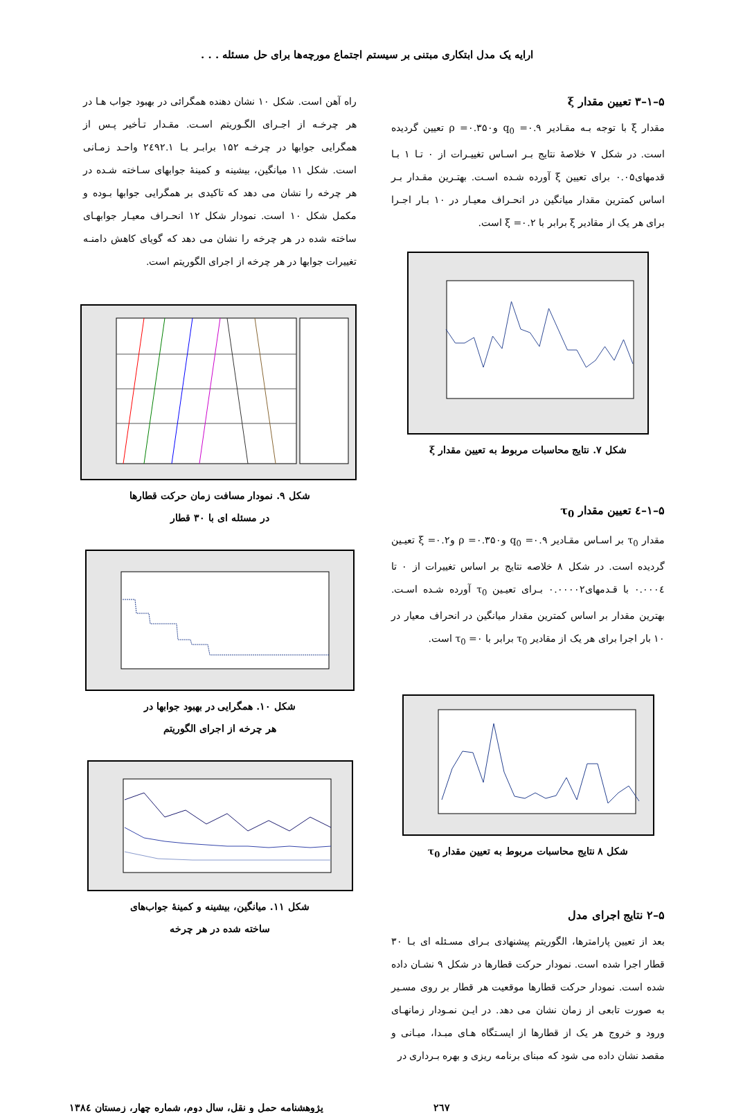ارایه یک مدل ابتکاری مبتنی بر سیستم اجتماع مورچه‌ها برای حل مسئله . . .
۵–۱–۳ تعیین مقدار ξ
مقدار ξ با توجه بـه مقـادیر q<sub>0</sub> =۰.۹ و۰.۳۵۰= ρ تعیین گردیده است. در شکل ۷ خلاصهٔ نتایج بـر اسـاس تغییـرات از ۰ تـا ۱ بـا قدمهای۰.۰۵ برای تعیین ξ آورده شـده اسـت. بهتـرین مقـدار بـر اساس کمترین مقدار میانگین در انحـراف معیـار در ۱۰ بـار اجـرا برای هر یک از مقادیر ξ برابر با ۰.۲= ξ است.
شکل ۷. نتایج محاسبات مربوط به تعیین مقدار ξ
۵–۱–٤ تعیین مقدار τ<sub>0</sub>
مقدار τ<sub>0</sub> بر اسـاس مقـادیر q<sub>0</sub> =۰.۹ و۰.۳۵۰= ρ و۰.۲= ξ تعیـین گردیده است. در شکل ۸ خلاصه نتایج بر اساس تغییرات از ۰ تا ۰.۰۰۰٤ با قـدمهای۰.۰۰۰۰۲ بـرای تعیـین τ<sub>0</sub> آورده شـده اسـت. بهترین مقدار بر اساس کمترین مقدار میانگین در انحراف معیار در ۱۰ بار اجرا برای هر یک از مقادیر τ<sub>0</sub> برابر با ۰= τ<sub>0</sub> است.
شکل ۸ نتایج محاسبات مربوط به تعیین مقدار τ<sub>0</sub>
۵–۲ نتایج اجرای مدل
بعد از تعیین پارامترها، الگوریتم پیشنهادی بـرای مسـئله ای بـا ۳۰ قطار اجرا شده است. نمودار حرکت قطارها در شکل ۹ نشـان داده شده است. نمودار حرکت قطارها موقعیت هر قطار بر روی مسـیر به صورت تابعی از زمان نشان می دهد. در ایـن نمـودار زمانهـای ورود و خروج هر یک از قطارها از ایسـتگاه هـای مبـدا، میـانی و مقصد نشان داده می شود که مبنای برنامه ریزی و بهره بـرداری در
راه آهن است. شکل ۱۰ نشان دهنده همگرائی در بهبود جواب هـا در هر چرخـه از اجـرای الگـوریتم اسـت. مقـدار تـأخیر پـس از همگرایی جوابها در چرخـه ۱۵۲ برابـر بـا ۲٤۹۲.۱ واحـد زمـانی است. شکل ۱۱ میانگین، بیشینه و کمینهٔ جوابهای سـاخته شـده در هر چرخه را نشان می دهد که تاکیدی بر همگرایی جوابها بـوده و مکمل شکل ۱۰ است. نمودار شکل ۱۲ انحـراف معیـار جوابهـای ساخته شده در هر چرخه را نشان می دهد که گویای کاهش دامنـه تغییرات جوابها در هر چرخه از اجرای الگوریتم است.
شکل ۹. نمودار مسافت زمان حرکت قطارها
در مسئله ای با ۳۰ قطار
شکل ۱۰. همگرایی در بهبود جوابها در
هر چرخه از اجرای الگوریتم
شکل ۱۱. میانگین، بیشینه و کمینهٔ جواب‌های
ساخته شده در هر چرخه
۲٦۷ پژوهشنامه حمل و نقل، سال دوم، شماره چهار، زمستان ۱۳۸٤